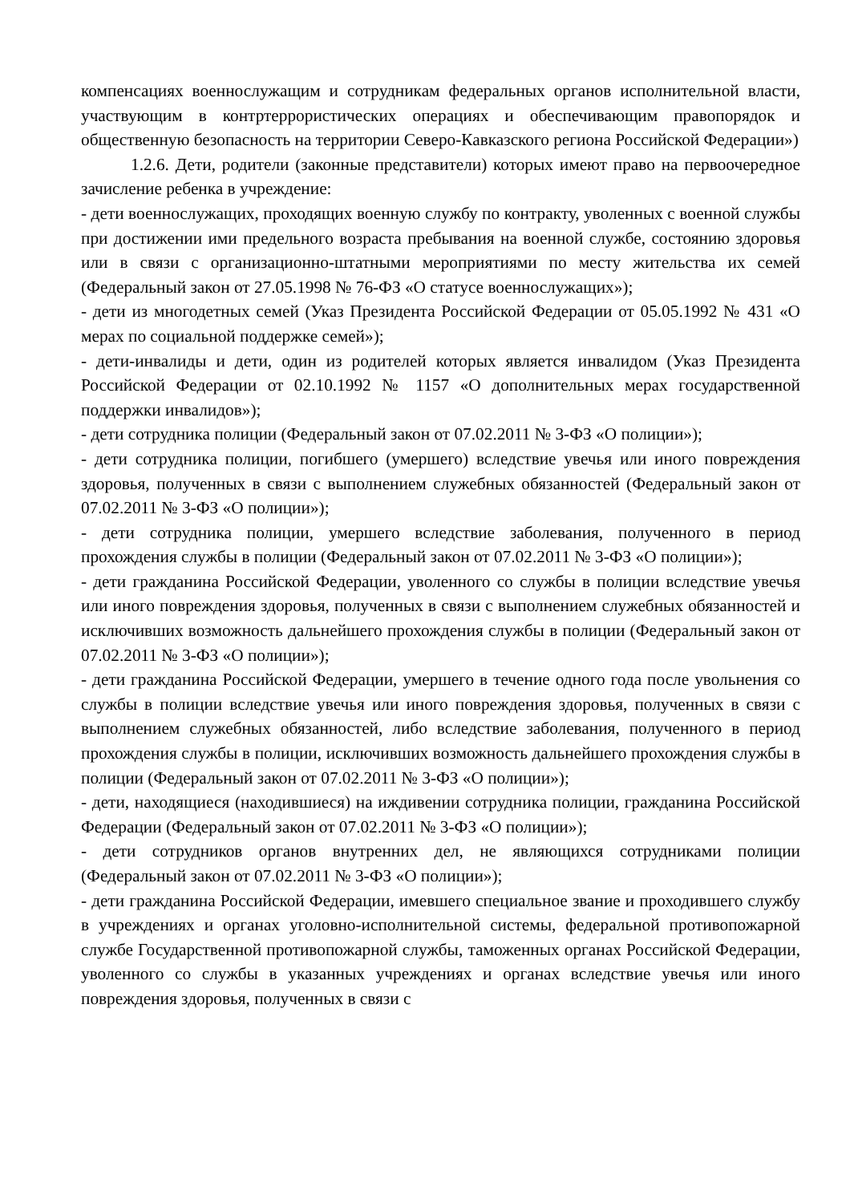компенсациях военнослужащим и сотрудникам федеральных органов исполнительной власти, участвующим в контртеррористических операциях и обеспечивающим правопорядок и общественную безопасность на территории Северо-Кавказского региона Российской Федерации»)
1.2.6. Дети, родители (законные представители) которых имеют право на первоочередное зачисление ребенка в учреждение:
- дети военнослужащих, проходящих военную службу по контракту, уволенных с военной службы при достижении ими предельного возраста пребывания на военной службе, состоянию здоровья или в связи с организационно-штатными мероприятиями по месту жительства их семей (Федеральный закон от 27.05.1998 № 76-ФЗ «О статусе военнослужащих»);
- дети из многодетных семей (Указ Президента Российской Федерации от 05.05.1992 № 431 «О мерах по социальной поддержке семей»);
- дети-инвалиды и дети, один из родителей которых является инвалидом (Указ Президента Российской Федерации от 02.10.1992 № 1157 «О дополнительных мерах государственной поддержки инвалидов»);
- дети сотрудника полиции (Федеральный закон от 07.02.2011 № 3-ФЗ «О полиции»);
- дети сотрудника полиции, погибшего (умершего) вследствие увечья или иного повреждения здоровья, полученных в связи с выполнением служебных обязанностей (Федеральный закон от 07.02.2011 № 3-ФЗ «О полиции»);
- дети сотрудника полиции, умершего вследствие заболевания, полученного в период прохождения службы в полиции (Федеральный закон от 07.02.2011 № 3-ФЗ «О полиции»);
- дети гражданина Российской Федерации, уволенного со службы в полиции вследствие увечья или иного повреждения здоровья, полученных в связи с выполнением служебных обязанностей и исключивших возможность дальнейшего прохождения службы в полиции (Федеральный закон от 07.02.2011 № 3-ФЗ «О полиции»);
- дети гражданина Российской Федерации, умершего в течение одного года после увольнения со службы в полиции вследствие увечья или иного повреждения здоровья, полученных в связи с выполнением служебных обязанностей, либо вследствие заболевания, полученного в период прохождения службы в полиции, исключивших возможность дальнейшего прохождения службы в полиции (Федеральный закон от 07.02.2011 № 3-ФЗ «О полиции»);
- дети, находящиеся (находившиеся) на иждивении сотрудника полиции, гражданина Российской Федерации (Федеральный закон от 07.02.2011 № 3-ФЗ «О полиции»);
- дети сотрудников органов внутренних дел, не являющихся сотрудниками полиции (Федеральный закон от 07.02.2011 № 3-ФЗ «О полиции»);
- дети гражданина Российской Федерации, имевшего специальное звание и проходившего службу в учреждениях и органах уголовно-исполнительной системы, федеральной противопожарной службе Государственной противопожарной службы, таможенных органах Российской Федерации, уволенного со службы в указанных учреждениях и органах вследствие увечья или иного повреждения здоровья, полученных в связи с